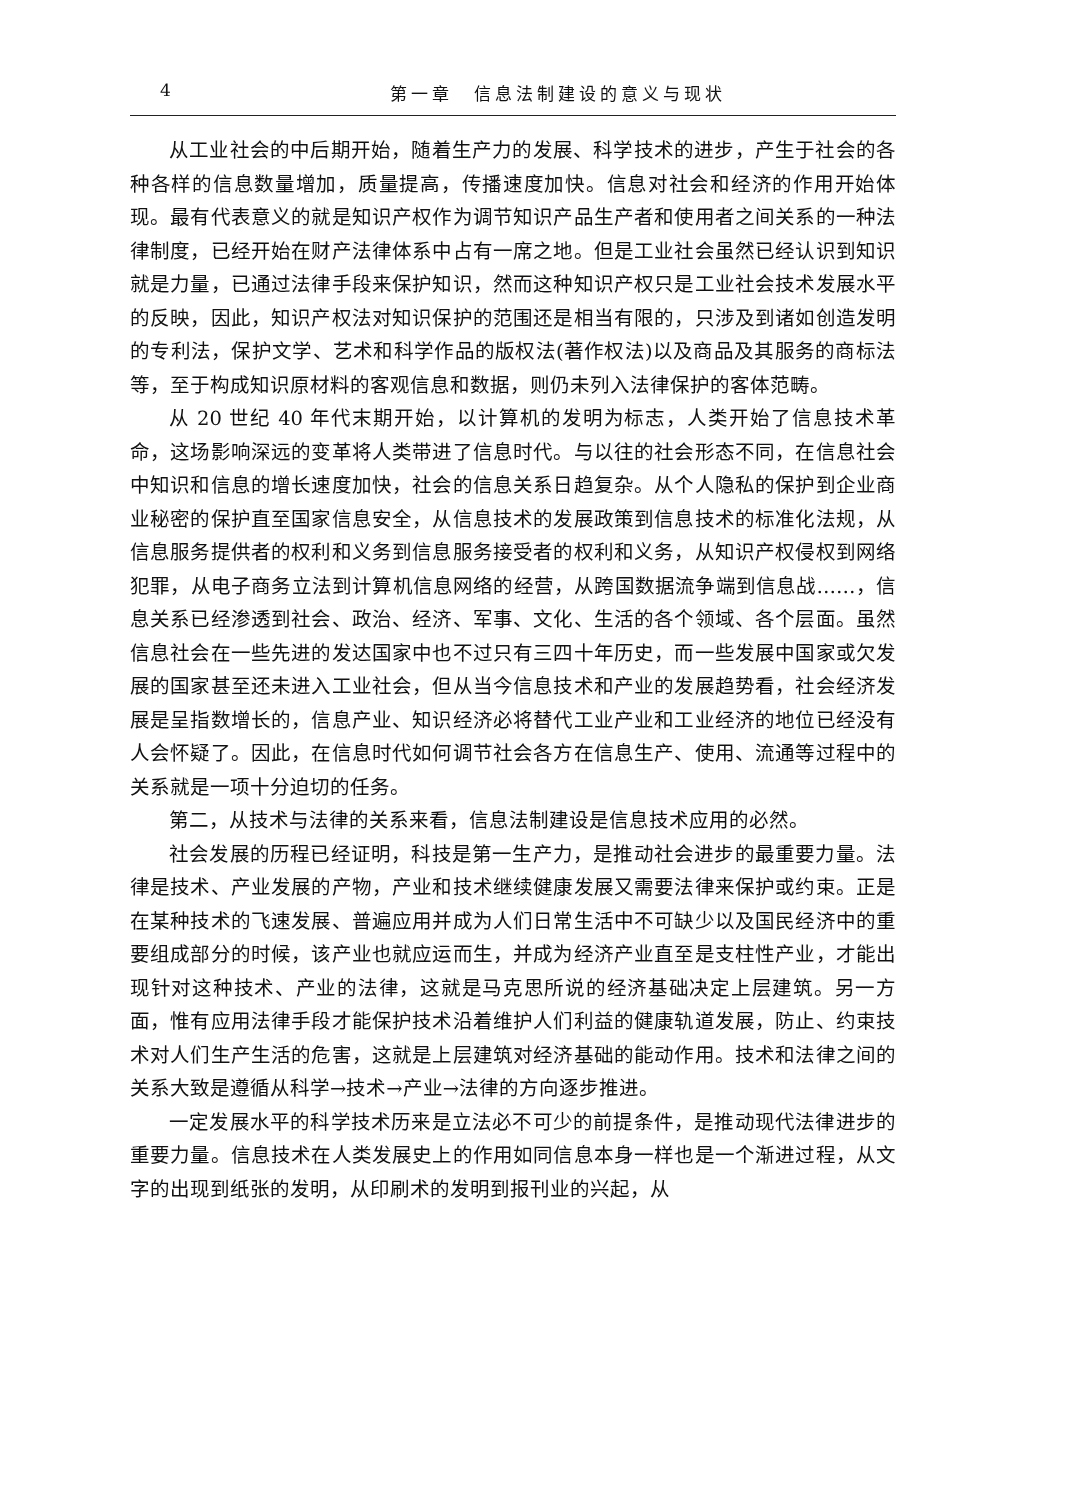4 第一章　信息法制建设的意义与现状
从工业社会的中后期开始，随着生产力的发展、科学技术的进步，产生于社会的各种各样的信息数量增加，质量提高，传播速度加快。信息对社会和经济的作用开始体现。最有代表意义的就是知识产权作为调节知识产品生产者和使用者之间关系的一种法律制度，已经开始在财产法律体系中占有一席之地。但是工业社会虽然已经认识到知识就是力量，已通过法律手段来保护知识，然而这种知识产权只是工业社会技术发展水平的反映，因此，知识产权法对知识保护的范围还是相当有限的，只涉及到诸如创造发明的专利法，保护文学、艺术和科学作品的版权法(著作权法)以及商品及其服务的商标法等，至于构成知识原材料的客观信息和数据，则仍未列入法律保护的客体范畴。
从 20 世纪 40 年代末期开始，以计算机的发明为标志，人类开始了信息技术革命，这场影响深远的变革将人类带进了信息时代。与以往的社会形态不同，在信息社会中知识和信息的增长速度加快，社会的信息关系日趋复杂。从个人隐私的保护到企业商业秘密的保护直至国家信息安全，从信息技术的发展政策到信息技术的标准化法规，从信息服务提供者的权利和义务到信息服务接受者的权利和义务，从知识产权侵权到网络犯罪，从电子商务立法到计算机信息网络的经营，从跨国数据流争端到信息战……，信息关系已经渗透到社会、政治、经济、军事、文化、生活的各个领域、各个层面。虽然信息社会在一些先进的发达国家中也不过只有三四十年历史，而一些发展中国家或欠发展的国家甚至还未进入工业社会，但从当今信息技术和产业的发展趋势看，社会经济发展是呈指数增长的，信息产业、知识经济必将替代工业产业和工业经济的地位已经没有人会怀疑了。因此，在信息时代如何调节社会各方在信息生产、使用、流通等过程中的关系就是一项十分迫切的任务。
第二，从技术与法律的关系来看，信息法制建设是信息技术应用的必然。
社会发展的历程已经证明，科技是第一生产力，是推动社会进步的最重要力量。法律是技术、产业发展的产物，产业和技术继续健康发展又需要法律来保护或约束。正是在某种技术的飞速发展、普遍应用并成为人们日常生活中不可缺少以及国民经济中的重要组成部分的时候，该产业也就应运而生，并成为经济产业直至是支柱性产业，才能出现针对这种技术、产业的法律，这就是马克思所说的经济基础决定上层建筑。另一方面，惟有应用法律手段才能保护技术沿着维护人们利益的健康轨道发展，防止、约束技术对人们生产生活的危害，这就是上层建筑对经济基础的能动作用。技术和法律之间的关系大致是遵循从科学→技术→产业→法律的方向逐步推进。
一定发展水平的科学技术历来是立法必不可少的前提条件，是推动现代法律进步的重要力量。信息技术在人类发展史上的作用如同信息本身一样也是一个渐进过程，从文字的出现到纸张的发明，从印刷术的发明到报刊业的兴起，从